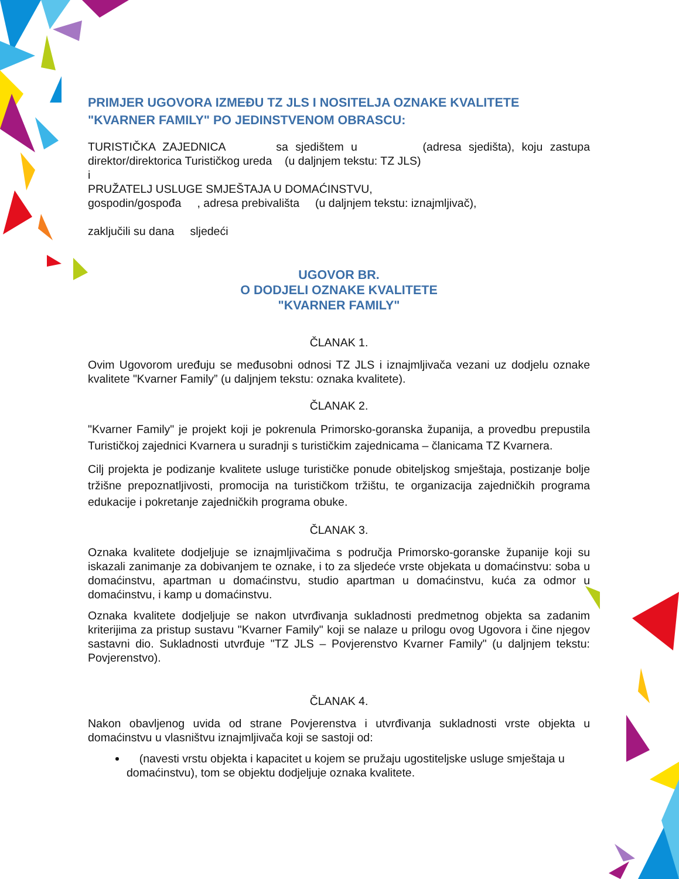PRIMJER UGOVORA IZMEĐU TZ JLS I NOSITELJA OZNAKE KVALITETE "KVARNER FAMILY" PO JEDINSTVENOM OBRASCU:
TURISTIČKA ZAJEDNICA sa sjedištem u (adresa sjedišta), koju zastupa direktor/direktorica Turističkog ureda (u daljnjem tekstu: TZ JLS)
i
PRUŽATELJ USLUGE SMJEŠTAJA U DOMAĆINSTVU,
gospodin/gospođa , adresa prebivališta (u daljnjem tekstu: iznajmljivač),
zaključili su dana sljedeći
UGOVOR BR.
O DODJELI OZNAKE KVALITETE
"KVARNER FAMILY"
ČLANAK 1.
Ovim Ugovorom uređuju se međusobni odnosi TZ JLS i iznajmljivača vezani uz dodjelu oznake kvalitete "Kvarner Family” (u daljnjem tekstu: oznaka kvalitete).
ČLANAK 2.
"Kvarner Family" je projekt koji je pokrenula Primorsko-goranska županija, a provedbu prepustila Turističkoj zajednici Kvarnera u suradnji s turističkim zajednicama – članicama TZ Kvarnera.
Cilj projekta je podizanje kvalitete usluge turističke ponude obiteljskog smještaja, postizanje bolje tržišne prepoznatljivosti, promocija na turističkom tržištu, te organizacija zajedničkih programa edukacije i pokretanje zajedničkih programa obuke.
ČLANAK 3.
Oznaka kvalitete dodjeljuje se iznajmljivačima s područja Primorsko-goranske županije koji su iskazali zanimanje za dobivanjem te oznake, i to za sljedeće vrste objekata u domaćinstvu: soba u domaćinstvu, apartman u domaćinstvu, studio apartman u domaćinstvu, kuća za odmor u domaćinstvu, i kamp u domaćinstvu.
Oznaka kvalitete dodjeljuje se nakon utvrđivanja sukladnosti predmetnog objekta sa zadanim kriterijima za pristup sustavu "Kvarner Family" koji se nalaze u prilogu ovog Ugovora i čine njegov sastavni dio. Sukladnosti utvrđuje "TZ JLS – Povjerenstvo Kvarner Family" (u daljnjem tekstu: Povjerenstvo).
ČLANAK 4.
Nakon obavljenog uvida od strane Povjerenstva i utvrđivanja sukladnosti vrste objekta u domaćinstvu u vlasništvu iznajmljivača koji se sastoji od:
(navesti vrstu objekta i kapacitet u kojem se pružaju ugostiteljske usluge smještaja u domaćinstvu), tom se objektu dodjeljuje oznaka kvalitete.